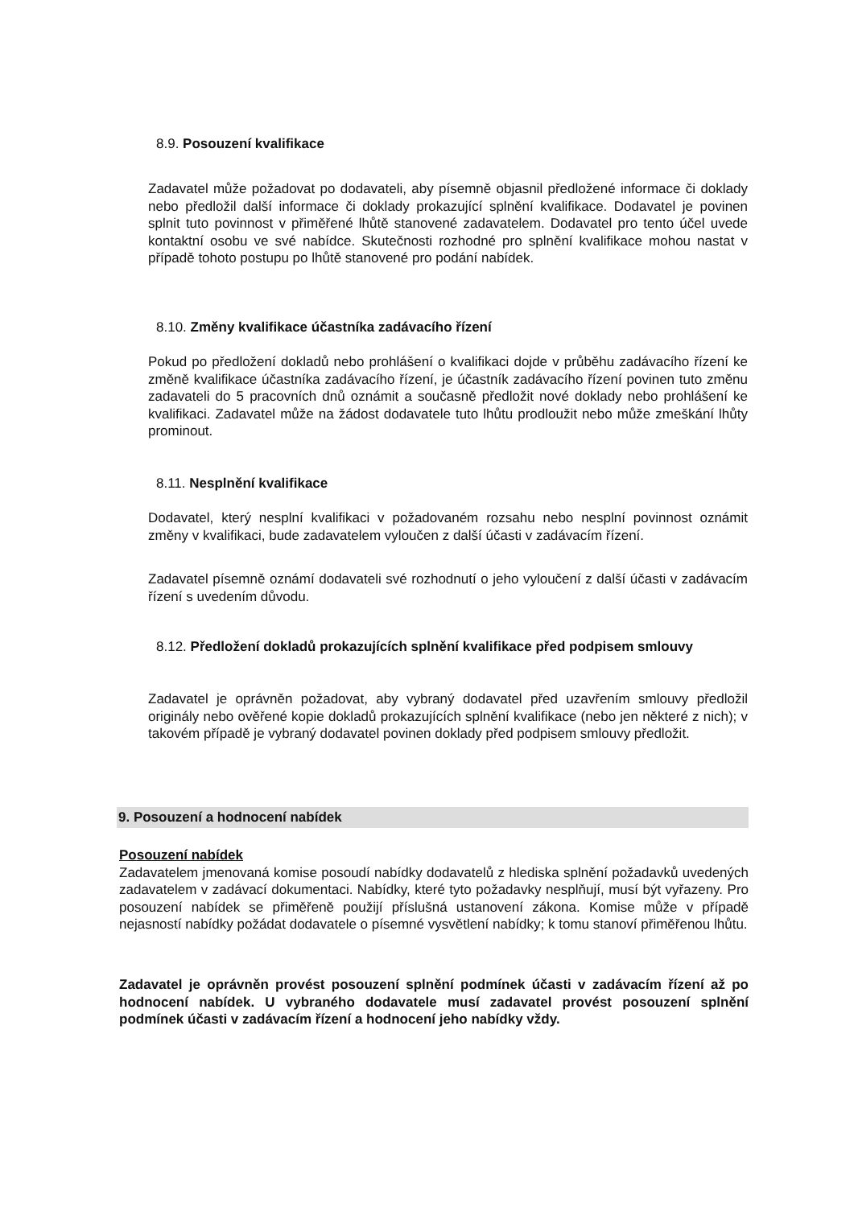8.9. Posouzení kvalifikace
Zadavatel může požadovat po dodavateli, aby písemně objasnil předložené informace či doklady nebo předložil další informace či doklady prokazující splnění kvalifikace. Dodavatel je povinen splnit tuto povinnost v přiměřené lhůtě stanovené zadavatelem. Dodavatel pro tento účel uvede kontaktní osobu ve své nabídce. Skutečnosti rozhodné pro splnění kvalifikace mohou nastat v případě tohoto postupu po lhůtě stanovené pro podání nabídek.
8.10. Změny kvalifikace účastníka zadávacího řízení
Pokud po předložení dokladů nebo prohlášení o kvalifikaci dojde v průběhu zadávacího řízení ke změně kvalifikace účastníka zadávacího řízení, je účastník zadávacího řízení povinen tuto změnu zadavateli do 5 pracovních dnů oznámit a současně předložit nové doklady nebo prohlášení ke kvalifikaci. Zadavatel může na žádost dodavatele tuto lhůtu prodloužit nebo může zmeškání lhůty prominout.
8.11. Nesplnění kvalifikace
Dodavatel, který nesplní kvalifikaci v požadovaném rozsahu nebo nesplní povinnost oznámit změny v kvalifikaci, bude zadavatelem vyloučen z další účasti v zadávacím řízení.
Zadavatel písemně oznámí dodavateli své rozhodnutí o jeho vyloučení z další účasti v zadávacím řízení s uvedením důvodu.
8.12. Předložení dokladů prokazujících splnění kvalifikace před podpisem smlouvy
Zadavatel je oprávněn požadovat, aby vybraný dodavatel před uzavřením smlouvy předložil originály nebo ověřené kopie dokladů prokazujících splnění kvalifikace (nebo jen některé z nich); v takovém případě je vybraný dodavatel povinen doklady před podpisem smlouvy předložit.
9. Posouzení a hodnocení nabídek
Posouzení nabídek
Zadavatelem jmenovaná komise posoudí nabídky dodavatelů z hlediska splnění požadavků uvedených zadavatelem v zadávací dokumentaci. Nabídky, které tyto požadavky nesplňují, musí být vyřazeny. Pro posouzení nabídek se přiměřeně použijí příslušná ustanovení zákona. Komise může v případě nejasností nabídky požádat dodavatele o písemné vysvětlení nabídky; k tomu stanoví přiměřenou lhůtu.
Zadavatel je oprávněn provést posouzení splnění podmínek účasti v zadávacím řízení až po hodnocení nabídek. U vybraného dodavatele musí zadavatel provést posouzení splnění podmínek účasti v zadávacím řízení a hodnocení jeho nabídky vždy.